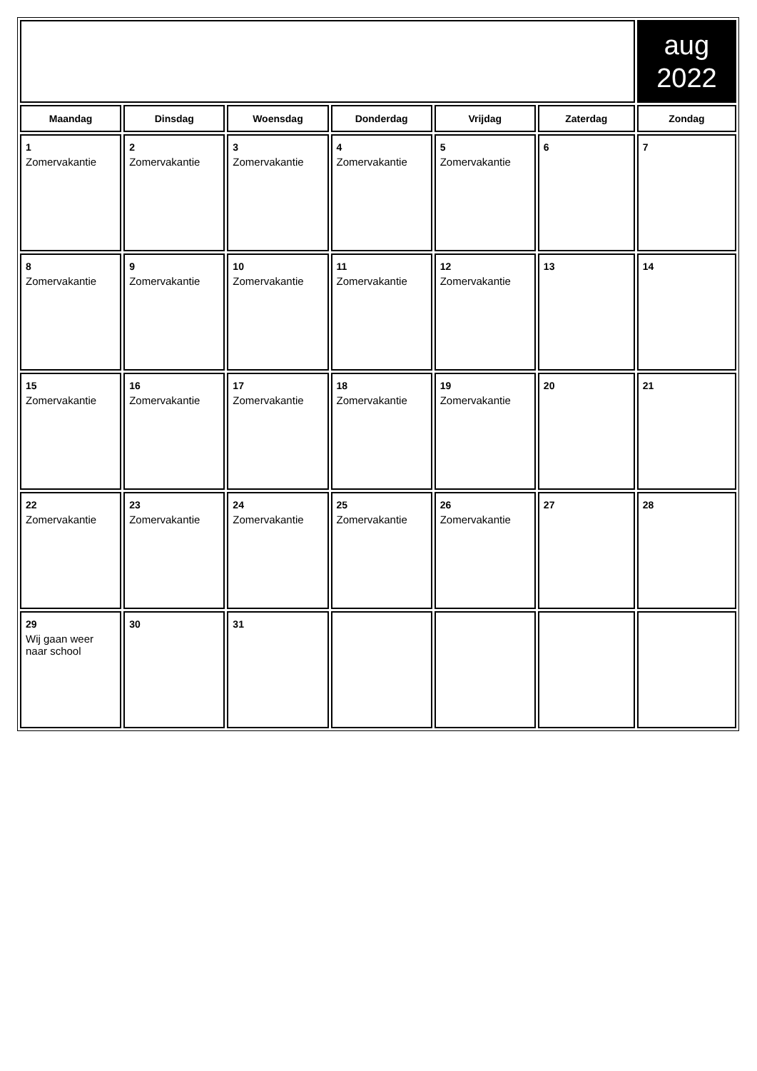| | | | | | | aug 2022 |
| Maandag | Dinsdag | Woensdag | Donderdag | Vrijdag | Zaterdag | Zondag |
| 1 Zomervakantie | 2 Zomervakantie | 3 Zomervakantie | 4 Zomervakantie | 5 Zomervakantie | 6 | 7 |
| 8 Zomervakantie | 9 Zomervakantie | 10 Zomervakantie | 11 Zomervakantie | 12 Zomervakantie | 13 | 14 |
| 15 Zomervakantie | 16 Zomervakantie | 17 Zomervakantie | 18 Zomervakantie | 19 Zomervakantie | 20 | 21 |
| 22 Zomervakantie | 23 Zomervakantie | 24 Zomervakantie | 25 Zomervakantie | 26 Zomervakantie | 27 | 28 |
| 29 Wij gaan weer naar school | 30 | 31 | | | | |